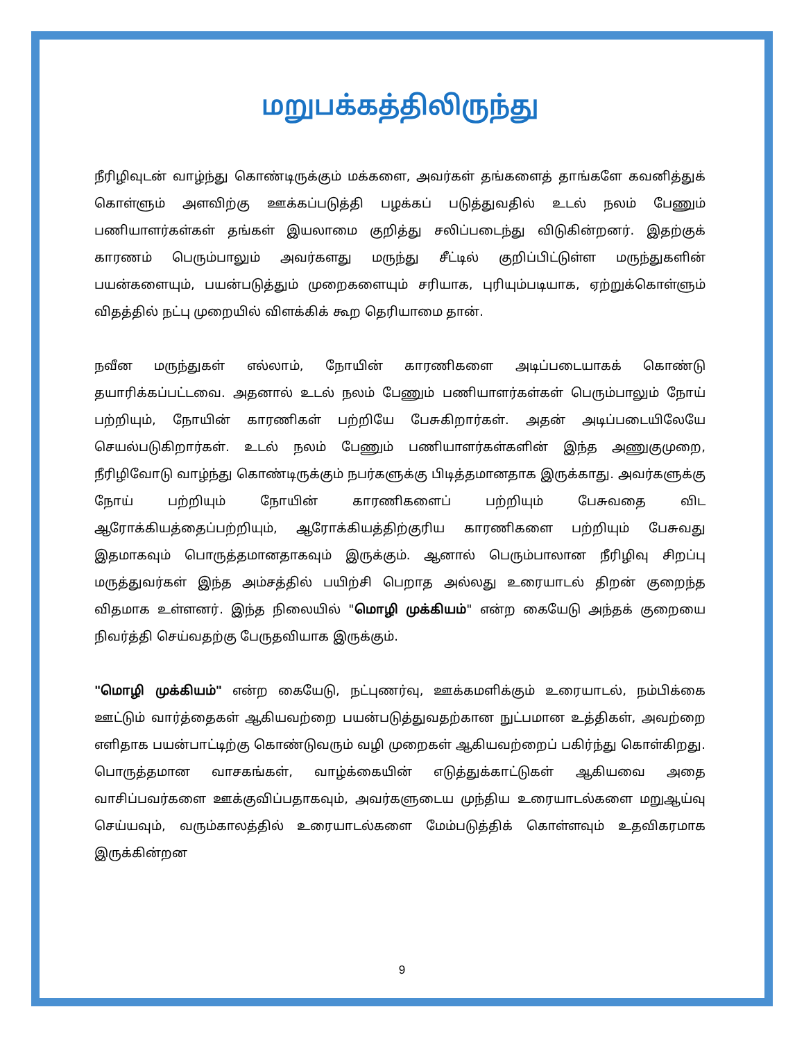மறுபக்கத்திலிருந்து
நீரிழிவுடன் வாழ்ந்து கொண்டிருக்கும் மக்களை, அவர்கள் தங்களைத் தாங்களே கவனித்துக் கொள்ளும் அளவிற்கு ஊக்கப்படுத்தி பழக்கப் படுத்துவதில் உடல் நலம் பேணும் பணியாளர்கள்கள் தங்கள் இயலாமை குறித்து சலிப்படைந்து விடுகின்றனர். இதற்குக் காரணம் பெரும்பாலும் அவர்களது மருந்து சீட்டில் குறிப்பிட்டுள்ள மருந்துகளின் பயன்களையும், பயன்படுத்தும் முறைகளையும் சரியாக, புரியும்படியாக, ஏற்றுக்கொள்ளும் விதத்தில் நட்பு முறையில் விளக்கிக் கூற தெரியாமை தான்.
நவீன மருந்துகள் எல்லாம், நோயின் காரணிகளை அடிப்படையாகக் கொண்டு தயாரிக்கப்பட்டவை. அதனால் உடல் நலம் பேணும் பணியாளர்கள்கள் பெரும்பாலும் நோய் பற்றியும், நோயின் காரணிகள் பற்றியே பேசுகிறார்கள். அதன் அடிப்படையிலேயே செயல்படுகிறார்கள். உடல் நலம் பேணும் பணியாளர்கள்களின் இந்த அணுகுமுறை, நீரிழிவோடு வாழ்ந்து கொண்டிருக்கும் நபர்களுக்கு பிடித்தமானதாக இருக்காது. அவர்களுக்கு நோய் பற்றியும் நோயின் காரணிகளைப் பற்றியும் பேசுவதை விட ஆரோக்கியத்தைப்பற்றியும், ஆரோக்கியத்திற்குரிய காரணிகளை பற்றியும் பேசுவது இதமாகவும் பொருத்தமானதாகவும் இருக்கும். ஆனால் பெரும்பாலான நீரிழிவு சிறப்பு மருத்துவர்கள் இந்த அம்சத்தில் பயிற்சி பெறாத அல்லது உரையாடல் திறன் குறைந்த விதமாக உள்ளனர். இந்த நிலையில் "மொழி முக்கியம்" என்ற கையேடு அந்தக் குறையை நிவர்த்தி செய்வதற்கு பேருதவியாக இருக்கும்.
"மொழி முக்கியம்" என்ற கையேடு, நட்புணர்வு, ஊக்கமளிக்கும் உரையாடல், நம்பிக்கை ஊட்டும் வார்த்தைகள் ஆகியவற்றை பயன்படுத்துவதற்கான நுட்பமான உத்திகள், அவற்றை எளிதாக பயன்பாட்டிற்கு கொண்டுவரும் வழி முறைகள் ஆகியவற்றைப் பகிர்ந்து கொள்கிறது. பொருத்தமான வாசகங்கள், வாழ்க்கையின் எடுத்துக்காட்டுகள் ஆகியவை அதை வாசிப்பவர்களை ஊக்குவிப்பதாகவும், அவர்களுடைய முந்திய உரையாடல்களை மறுஆய்வு செய்யவும், வரும்காலத்தில் உரையாடல்களை மேம்படுத்திக் கொள்ளவும் உதவிகரமாக இருக்கின்றன
9